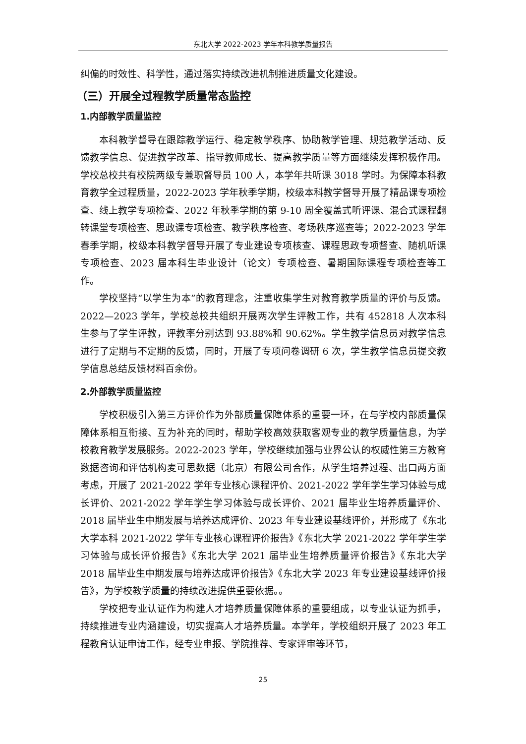东北大学 2022-2023 学年本科教学质量报告
纠偏的时效性、科学性，通过落实持续改进机制推进质量文化建设。
（三）开展全过程教学质量常态监控
1.内部教学质量监控
本科教学督导在跟踪教学运行、稳定教学秩序、协助教学管理、规范教学活动、反馈教学信息、促进教学改革、指导教师成长、提高教学质量等方面继续发挥积极作用。学校总校共有校院两级专兼职督导员 100 人，本学年共听课 3018 学时。为保障本科教育教学全过程质量，2022-2023 学年秋季学期，校级本科教学督导开展了精品课专项检查、线上教学专项检查、2022 年秋季学期的第 9-10 周全覆盖式听评课、混合式课程翻转课堂专项检查、思政课专项检查、教学秩序检查、考场秩序巡查等；2022-2023 学年春季学期，校级本科教学督导开展了专业建设专项核查、课程思政专项督查、随机听课专项检查、2023 届本科生毕业设计（论文）专项检查、暑期国际课程专项检查等工作。
学校坚持“以学生为本”的教育理念，注重收集学生对教育教学质量的评价与反馈。2022—2023 学年，学校总校共组织开展两次学生评教工作，共有 452818 人次本科生参与了学生评教，评教率分别达到 93.88%和 90.62%。学生教学信息员对教学信息进行了定期与不定期的反馈，同时，开展了专项问卷调研 6 次，学生教学信息员提交教学信息总结反馈材料百余份。
2.外部教学质量监控
学校积极引入第三方评价作为外部质量保障体系的重要一环，在与学校内部质量保障体系相互衔接、互为补充的同时，帮助学校高效获取客观专业的教学质量信息，为学校教育教学发展服务。2022-2023 学年，学校继续加强与业界公认的权威性第三方教育数据咨询和评估机构麦可思数据（北京）有限公司合作，从学生培养过程、出口两方面考虑，开展了 2021-2022 学年专业核心课程评价、2021-2022 学年学生学习体验与成长评价、2021-2022 学年学生学习体验与成长评价、2021 届毕业生培养质量评价、2018 届毕业生中期发展与培养达成评价、2023 年专业建设基线评价，并形成了《东北大学本科 2021-2022 学年专业核心课程评价报告》《东北大学 2021-2022 学年学生学习体验与成长评价报告》《东北大学 2021 届毕业生培养质量评价报告》《东北大学 2018 届毕业生中期发展与培养达成评价报告》《东北大学 2023 年专业建设基线评价报告》，为学校教学质量的持续改进提供重要依据。。
学校把专业认证作为构建人才培养质量保障体系的重要组成，以专业认证为抓手，持续推进专业内涵建设，切实提高人才培养质量。本学年，学校组织开展了 2023 年工程教育认证申请工作，经专业申报、学院推荐、专家评审等环节，
25